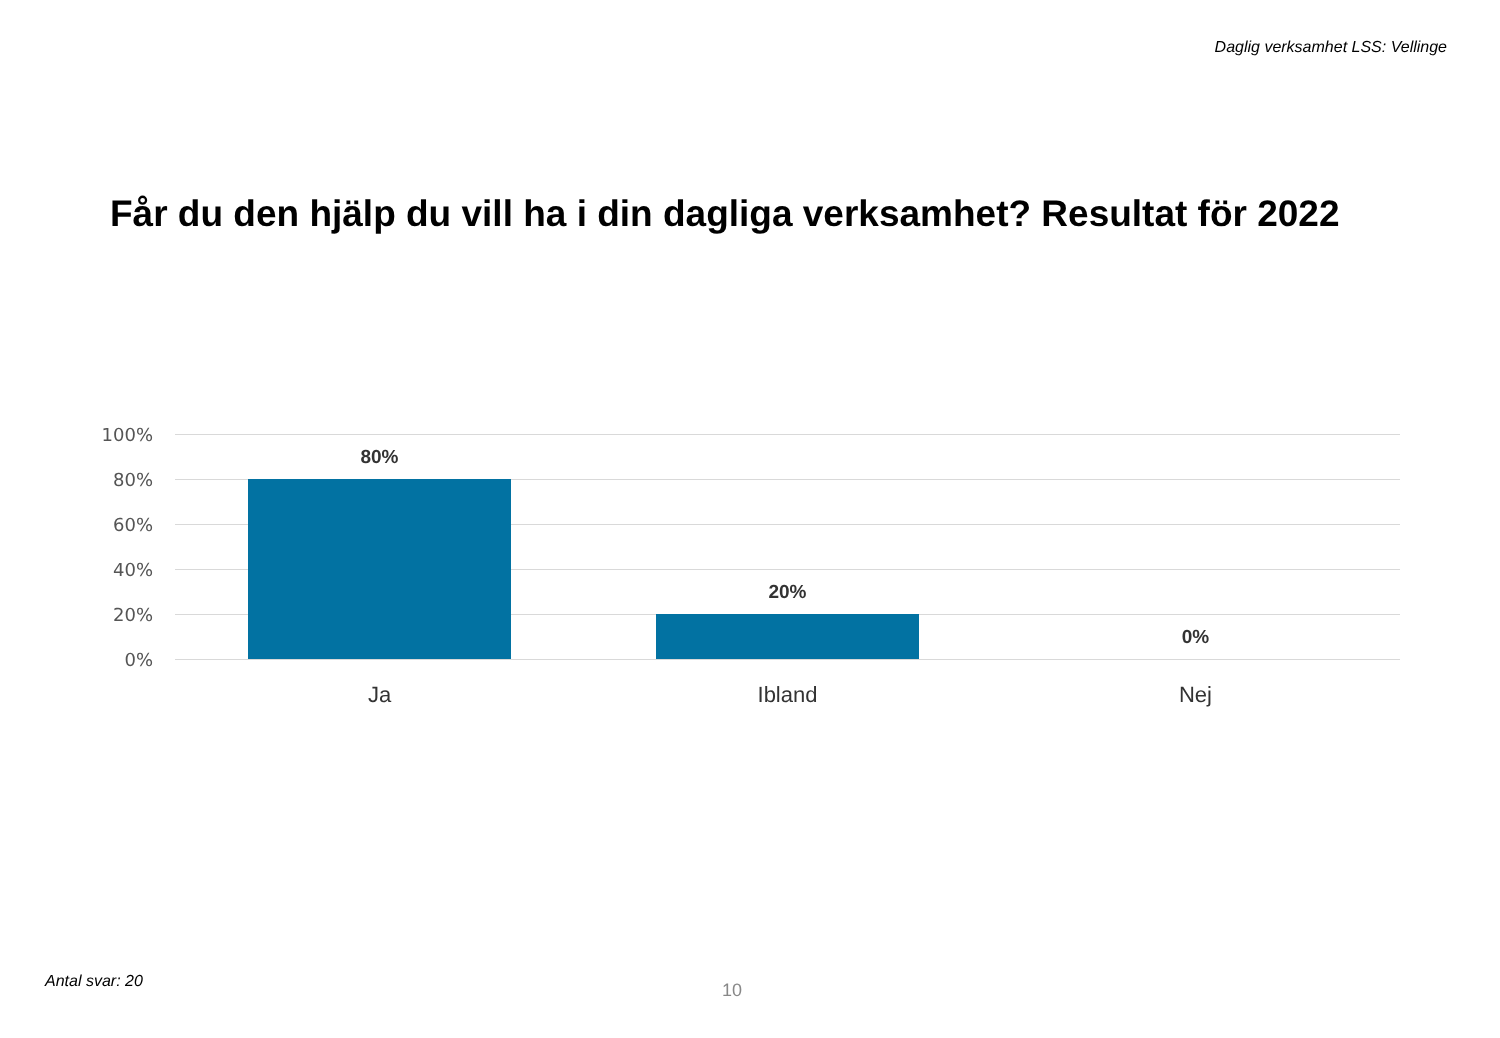Daglig verksamhet LSS: Vellinge
Får du den hjälp du vill ha i din dagliga verksamhet? Resultat för 2022
100%
80%
60%
40%
20%
0%
80%
20%
0%
Ja Ibland Nej
Antal svar: 20 10